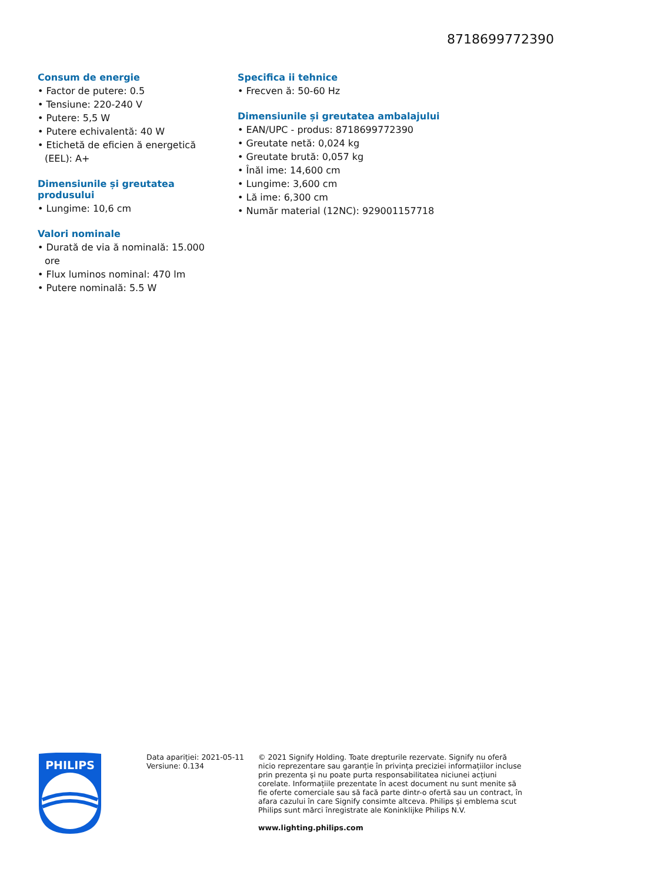8718699772390
Consum de energie
• Factor de putere: 0.5
• Tensiune: 220-240 V
• Putere: 5,5 W
• Putere echivalentă: 40 W
• Etichetă de eficien ă energetică (EEL): A+
Dimensiunile și greutatea produsului
• Lungime: 10,6 cm
Valori nominale
• Durată de via ă nominală: 15.000 ore
• Flux luminos nominal: 470 lm
• Putere nominală: 5.5 W
Specifica ii tehnice
• Frecven ă: 50-60 Hz
Dimensiunile și greutatea ambalajului
• EAN/UPC - produs: 8718699772390
• Greutate netă: 0,024 kg
• Greutate brută: 0,057 kg
• Înăl ime: 14,600 cm
• Lungime: 3,600 cm
• Lă ime: 6,300 cm
• Număr material (12NC): 929001157718
PHILIPS
Data apariției: 2021-05-11
Versiune: 0.134
© 2021 Signify Holding. Toate drepturile rezervate. Signify nu oferă nicio reprezentare sau garanție în privința preciziei informațiilor incluse prin prezenta și nu poate purta responsabilitatea niciunei acțiuni corelate. Informațiile prezentate în acest document nu sunt menite să fie oferte comerciale sau să facă parte dintr-o ofertă sau un contract, în afara cazului în care Signify consimte altceva. Philips și emblema scut Philips sunt mărci înregistrate ale Koninklijke Philips N.V.
www.lighting.philips.com